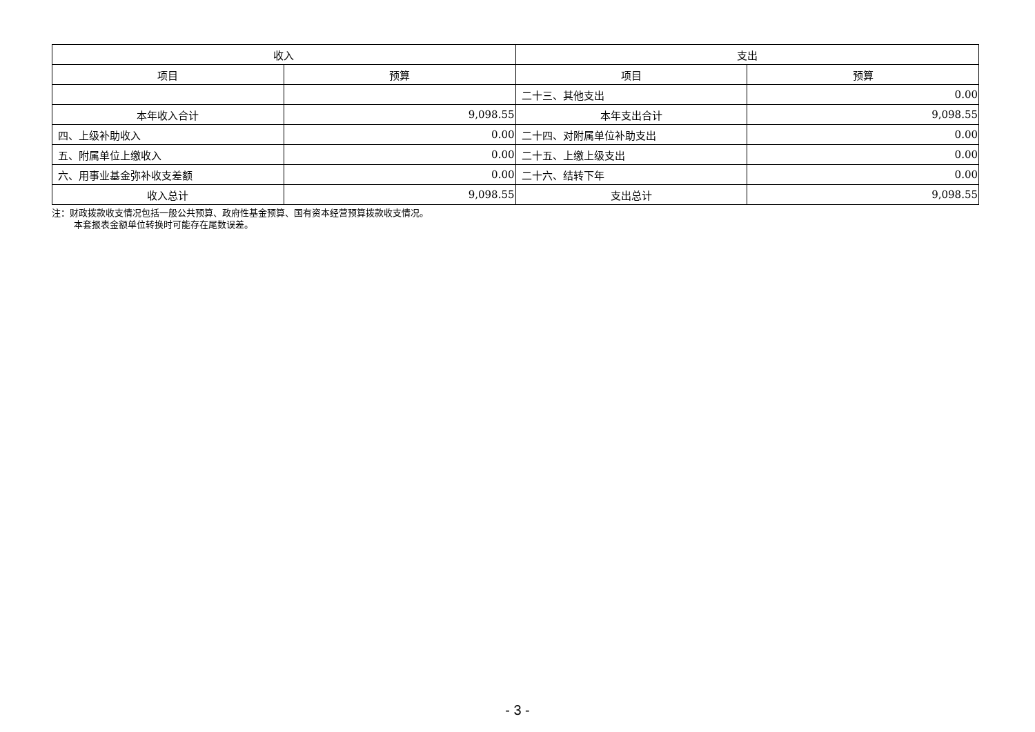| 收入 | | 支出 | |
| --- | --- | --- | --- |
| 项目 | 预算 | 项目 | 预算 |
| | | 二十三、其他支出 | 0.00 |
| 本年收入合计 | 9,098.55 | 本年支出合计 | 9,098.55 |
| 四、上级补助收入 | 0.00 | 二十四、对附属单位补助支出 | 0.00 |
| 五、附属单位上缴收入 | 0.00 | 二十五、上缴上级支出 | 0.00 |
| 六、用事业基金弥补收支差额 | 0.00 | 二十六、结转下年 | 0.00 |
| 收入总计 | 9,098.55 | 支出总计 | 9,098.55 |
注：财政拨款收支情况包括一般公共预算、政府性基金预算、国有资本经营预算拨款收支情况。
本套报表金额单位转换时可能存在尾数误差。
- 3 -